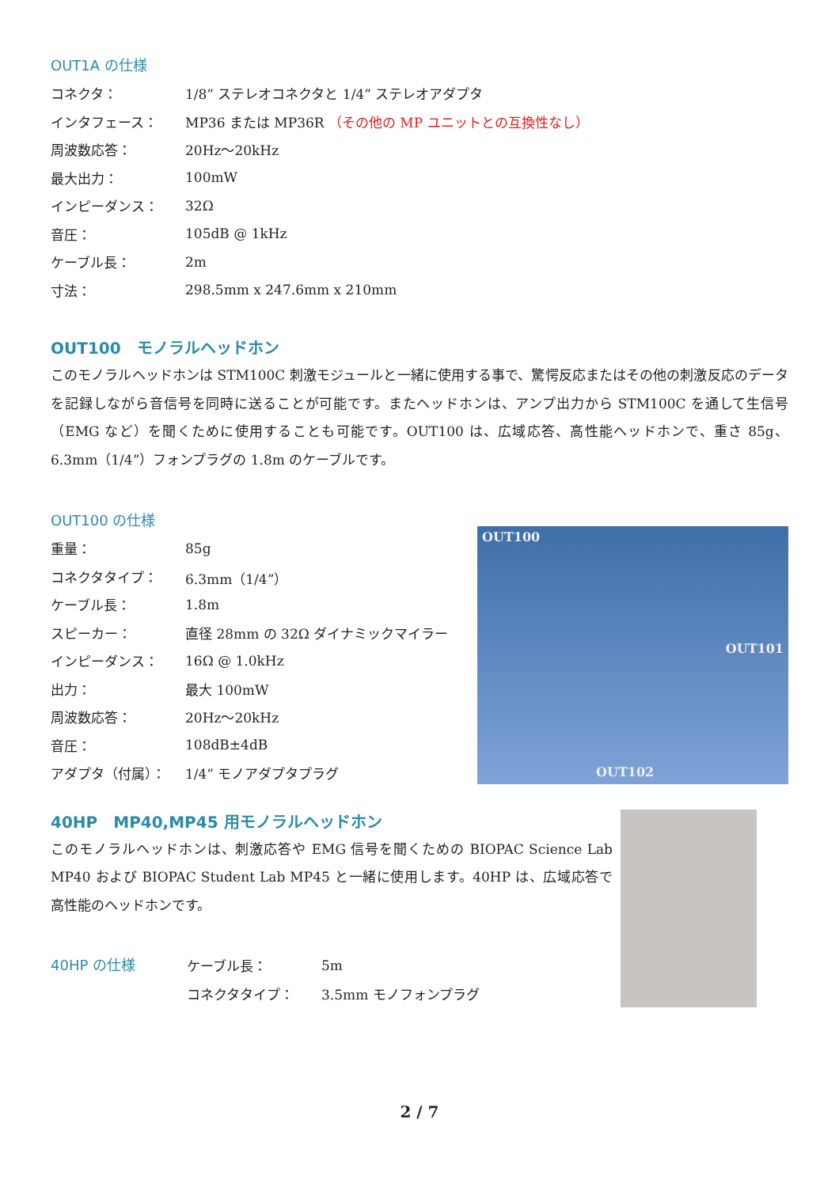OUT1A の仕様
| コネクタ： | 1/8” ステレオコネクタと 1/4” ステレオアダプタ |
| インタフェース： | MP36 または MP36R （その他の MP ユニットとの互換性なし） |
| 周波数応答： | 20Hz～20kHz |
| 最大出力： | 100mW |
| インピーダンス： | 32Ω |
| 音圧： | 105dB @ 1kHz |
| ケーブル長： | 2m |
| 寸法： | 298.5mm x 247.6mm x 210mm |
OUT100　モノラルヘッドホン
このモノラルヘッドホンは STM100C 刺激モジュールと一緒に使用する事で、驚愕反応またはその他の刺激反応のデータを記録しながら音信号を同時に送ることが可能です。またヘッドホンは、アンプ出力から STM100C を通して生信号（EMG など）を聞くために使用することも可能です。OUT100 は、広域応答、高性能ヘッドホンで、重さ 85g、6.3mm（1/4”）フォンプラグの 1.8m のケーブルです。
OUT100 の仕様
| 重量： | 85g |
| コネクタタイプ： | 6.3mm（1/4”） |
| ケーブル長： | 1.8m |
| スピーカー： | 直径 28mm の 32Ω ダイナミックマイラー |
| インピーダンス： | 16Ω @ 1.0kHz |
| 出力： | 最大 100mW |
| 周波数応答： | 20Hz～20kHz |
| 音圧： | 108dB±4dB |
| アダプタ（付属）： | 1/4” モノアダプタプラグ |
OUT100
OUT101
OUT102
40HP　MP40,MP45 用モノラルヘッドホン
このモノラルヘッドホンは、刺激応答や EMG 信号を聞くための BIOPAC Science Lab MP40 および BIOPAC Student Lab MP45 と一緒に使用します。40HP は、広域応答で高性能のヘッドホンです。
40HP の仕様
| ケーブル長： | 5m |
| コネクタタイプ： | 3.5mm モノフォンプラグ |
2 / 7